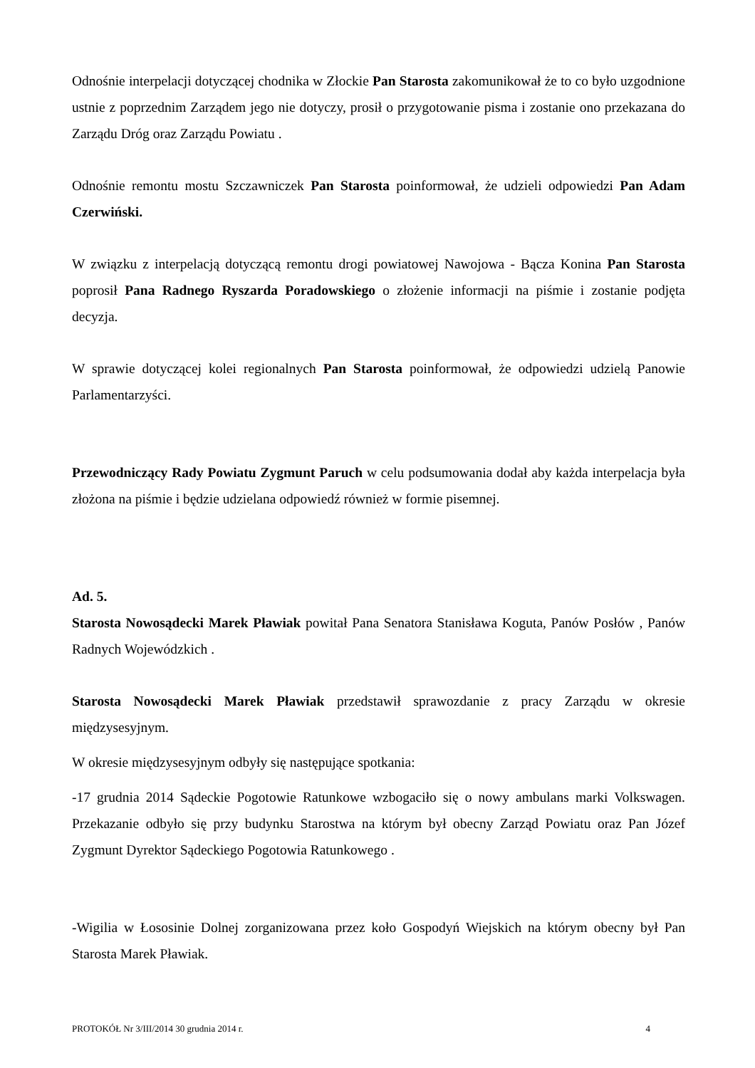Odnośnie interpelacji dotyczącej chodnika w Złockie Pan Starosta zakomunikował że to co było uzgodnione ustnie z poprzednim Zarządem jego nie dotyczy, prosił o przygotowanie pisma i zostanie ono przekazana do Zarządu Dróg oraz Zarządu Powiatu .
Odnośnie remontu mostu Szczawniczek Pan Starosta poinformował, że udzieli odpowiedzi Pan Adam Czerwiński.
W związku z interpelacją dotyczącą remontu drogi powiatowej Nawojowa - Bącza Konina Pan Starosta poprosił Pana Radnego Ryszarda Poradowskiego o złożenie informacji na piśmie i zostanie podjęta decyzja.
W sprawie dotyczącej kolei regionalnych Pan Starosta poinformował, że odpowiedzi udzielą Panowie Parlamentarzyści.
Przewodniczący Rady Powiatu Zygmunt Paruch w celu podsumowania dodał aby każda interpelacja była złożona na piśmie i będzie udzielana odpowiedź również w formie pisemnej.
Ad. 5.
Starosta Nowosądecki Marek Pławiak powitał Pana Senatora Stanisława Koguta, Panów Posłów , Panów Radnych Wojewódzkich .
Starosta Nowosądecki Marek Pławiak przedstawił sprawozdanie z pracy Zarządu w okresie międzysesyjnym.
W okresie międzysesyjnym odbyły się następujące spotkania:
-17 grudnia 2014 Sądeckie Pogotowie Ratunkowe wzbogaciło się o nowy ambulans marki Volkswagen. Przekazanie odbyło się przy budynku Starostwa na którym był obecny Zarząd Powiatu oraz Pan Józef Zygmunt Dyrektor Sądeckiego Pogotowia Ratunkowego .
-Wigilia w Łososinie Dolnej zorganizowana przez koło Gospodyń Wiejskich na którym obecny był Pan Starosta Marek Pławiak.
PROTOKÓŁ Nr 3/III/2014 30 grudnia 2014 r. 4